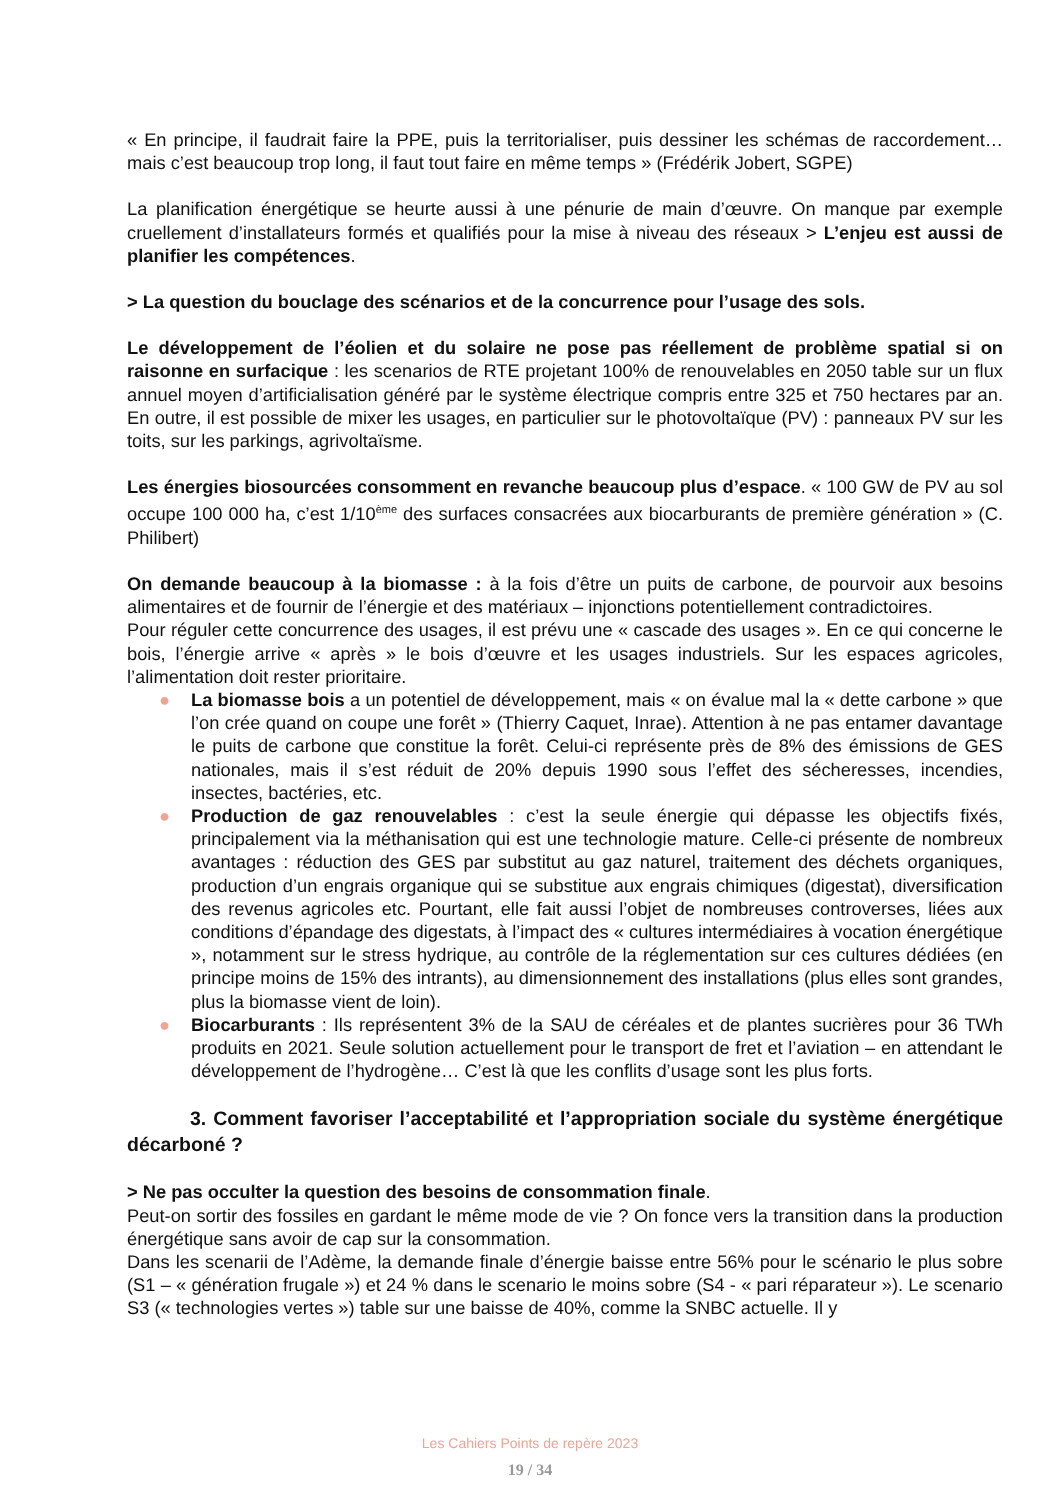« En principe, il faudrait faire la PPE, puis la territorialiser, puis dessiner les schémas de raccordement… mais c’est beaucoup trop long, il faut tout faire en même temps » (Frédérik Jobert, SGPE)
La planification énergétique se heurte aussi à une pénurie de main d’œuvre. On manque par exemple cruellement d’installateurs formés et qualifiés pour la mise à niveau des réseaux > L’enjeu est aussi de planifier les compétences.
> La question du bouclage des scénarios et de la concurrence pour l’usage des sols.
Le développement de l’éolien et du solaire ne pose pas réellement de problème spatial si on raisonne en surfacique : les scenarios de RTE projetant 100% de renouvelables en 2050 table sur un flux annuel moyen d’artificialisation généré par le système électrique compris entre 325 et 750 hectares par an. En outre, il est possible de mixer les usages, en particulier sur le photovoltaïque (PV) : panneaux PV sur les toits, sur les parkings, agrivoltaïsme.
Les énergies biosourcées consomment en revanche beaucoup plus d’espace. « 100 GW de PV au sol occupe 100 000 ha, c’est 1/10<sup>ème</sup> des surfaces consacrées aux biocarburants de première génération » (C. Philibert)
On demande beaucoup à la biomasse : à la fois d’être un puits de carbone, de pourvoir aux besoins alimentaires et de fournir de l’énergie et des matériaux – injonctions potentiellement contradictoires.
Pour réguler cette concurrence des usages, il est prévu une « cascade des usages ». En ce qui concerne le bois, l’énergie arrive « après » le bois d’œuvre et les usages industriels. Sur les espaces agricoles, l’alimentation doit rester prioritaire.
● La biomasse bois a un potentiel de développement, mais « on évalue mal la « dette carbone » que l’on crée quand on coupe une forêt » (Thierry Caquet, Inrae). Attention à ne pas entamer davantage le puits de carbone que constitue la forêt. Celui-ci représente près de 8% des émissions de GES nationales, mais il s’est réduit de 20% depuis 1990 sous l’effet des sécheresses, incendies, insectes, bactéries, etc.
● Production de gaz renouvelables : c’est la seule énergie qui dépasse les objectifs fixés, principalement via la méthanisation qui est une technologie mature. Celle-ci présente de nombreux avantages : réduction des GES par substitut au gaz naturel, traitement des déchets organiques, production d’un engrais organique qui se substitue aux engrais chimiques (digestat), diversification des revenus agricoles etc. Pourtant, elle fait aussi l’objet de nombreuses controverses, liées aux conditions d’épandage des digestats, à l’impact des « cultures intermédiaires à vocation énergétique », notamment sur le stress hydrique, au contrôle de la réglementation sur ces cultures dédiées (en principe moins de 15% des intrants), au dimensionnement des installations (plus elles sont grandes, plus la biomasse vient de loin).
● Biocarburants : Ils représentent 3% de la SAU de céréales et de plantes sucrières pour 36 TWh produits en 2021. Seule solution actuellement pour le transport de fret et l’aviation – en attendant le développement de l’hydrogène… C’est là que les conflits d’usage sont les plus forts.
3. Comment favoriser l’acceptabilité et l’appropriation sociale du système énergétique décarboné ?
> Ne pas occulter la question des besoins de consommation finale.
Peut-on sortir des fossiles en gardant le même mode de vie ? On fonce vers la transition dans la production énergétique sans avoir de cap sur la consommation.
Dans les scenarii de l’Adème, la demande finale d’énergie baisse entre 56% pour le scénario le plus sobre (S1 – « génération frugale ») et 24 % dans le scenario le moins sobre (S4 - « pari réparateur »). Le scenario S3 (« technologies vertes ») table sur une baisse de 40%, comme la SNBC actuelle. Il y
Les Cahiers Points de repère 2023
19 / 34